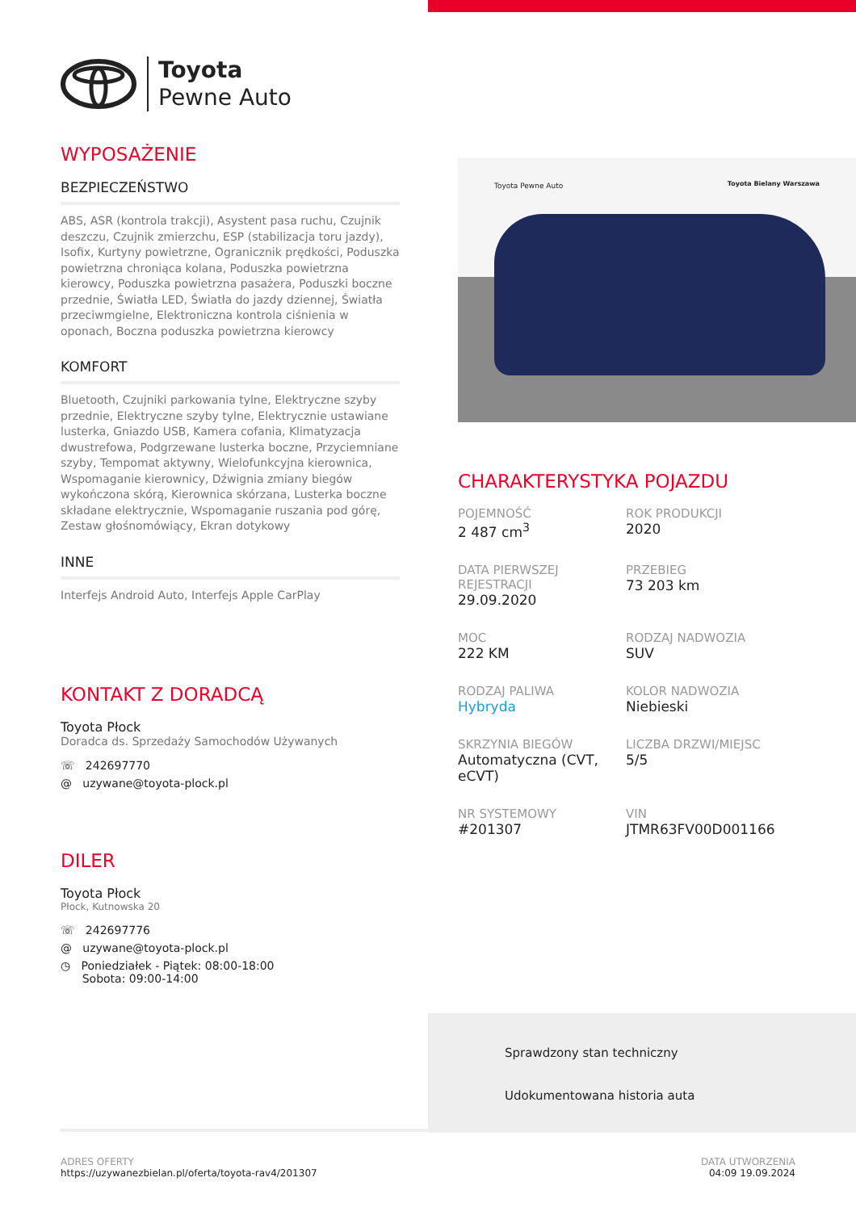Toyota
Pewne Auto
WYPOSAŻENIE
BEZPIECZEŃSTWO
ABS, ASR (kontrola trakcji), Asystent pasa ruchu, Czujnik deszczu, Czujnik zmierzchu, ESP (stabilizacja toru jazdy), Isofix, Kurtyny powietrzne, Ogranicznik prędkości, Poduszka powietrzna chroniąca kolana, Poduszka powietrzna kierowcy, Poduszka powietrzna pasażera, Poduszki boczne przednie, Światła LED, Światła do jazdy dziennej, Światła przeciwmgielne, Elektroniczna kontrola ciśnienia w oponach, Boczna poduszka powietrzna kierowcy
KOMFORT
Bluetooth, Czujniki parkowania tylne, Elektryczne szyby przednie, Elektryczne szyby tylne, Elektrycznie ustawiane lusterka, Gniazdo USB, Kamera cofania, Klimatyzacja dwustrefowa, Podgrzewane lusterka boczne, Przyciemniane szyby, Tempomat aktywny, Wielofunkcyjna kierownica, Wspomaganie kierownicy, Dźwignia zmiany biegów wykończona skórą, Kierownica skórzana, Lusterka boczne składane elektrycznie, Wspomaganie ruszania pod górę, Zestaw głośnomówiący, Ekran dotykowy
INNE
Interfejs Android Auto, Interfejs Apple CarPlay
KONTAKT Z DORADCĄ
Toyota Płock
Doradca ds. Sprzedaży Samochodów Używanych
☏ 242697770
@ uzywane@toyota-plock.pl
DILER
Toyota Płock
Płock, Kutnowska 20
☏ 242697776
@ uzywane@toyota-plock.pl
◷ Poniedziałek - Piątek: 08:00-18:00
Sobota: 09:00-14:00
Toyota Pewne Auto Toyota Bielany Warszawa
CHARAKTERYSTYKA POJAZDU
POJEMNOŚĆ
2 487 cm<sup>3</sup>
ROK PRODUKCJI
2020
DATA PIERWSZEJ REJESTRACJI
29.09.2020
PRZEBIEG
73 203 km
MOC
222 KM
RODZAJ NADWOZIA
SUV
RODZAJ PALIWA
Hybryda
KOLOR NADWOZIA
Niebieski
SKRZYNIA BIEGÓW
Automatyczna (CVT, eCVT)
LICZBA DRZWI/MIEJSC
5/5
NR SYSTEMOWY
#201307
VIN
JTMR63FV00D001166
Sprawdzony stan techniczny
Udokumentowana historia auta
ADRES OFERTY
https://uzywanezbielan.pl/oferta/toyota-rav4/201307
DATA UTWORZENIA
04:09 19.09.2024